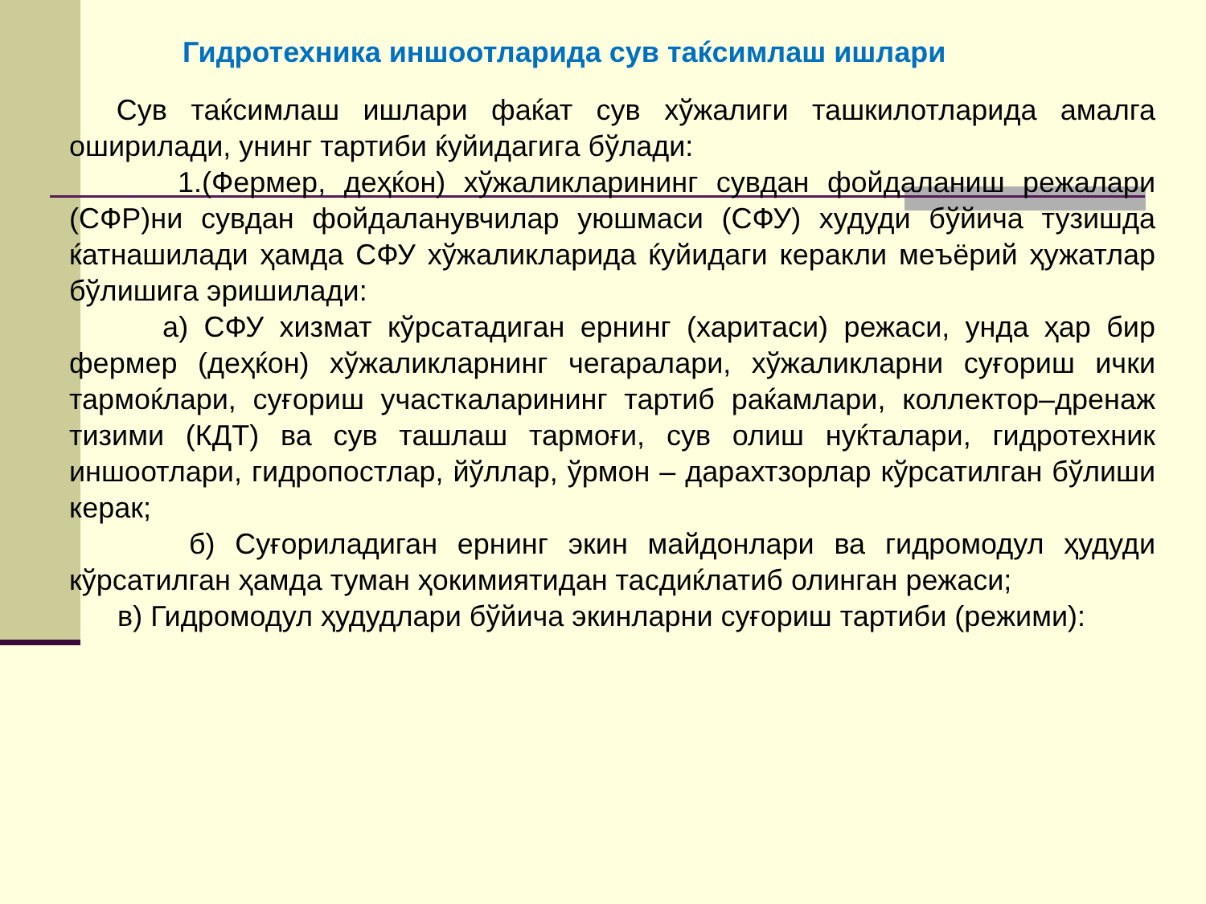Гидротехника иншоотларида сув таќсимлаш ишлари
Сув таќсимлаш ишлари фаќат сув хўжалиги ташкилотларида амалга оширилади, унинг тартиби ќуйидагига бўлади:
1.(Фермер, деҳќон) хўжаликларининг сувдан фойдаланиш режалари (СФР)ни сувдан фойдаланувчилар уюшмаси (СФУ) худуди бўйича тузишда ќатнашилади ҳамда СФУ хўжаликларида ќуйидаги керакли меъёрий ҳужатлар бўлишига эришилади:
а) СФУ хизмат кўрсатадиган ернинг (харитаси) режаси, унда ҳар бир фермер (деҳќон) хўжаликларнинг чегаралари, хўжаликларни суғориш ички тармоќлари, суғориш участкаларининг тартиб раќамлари, коллектор–дренаж тизими (КДТ) ва сув ташлаш тармоғи, сув олиш нуќталари, гидротехник иншоотлари, гидропостлар, йўллар, ўрмон – дарахтзорлар кўрсатилган бўлиши керак;
б) Суғориладиган ернинг экин майдонлари ва гидромодул ҳудуди кўрсатилган ҳамда туман ҳокимиятидан тасдиќлатиб олинган режаси;
в) Гидромодул ҳудудлари бўйича экинларни суғориш тартиби (режими):